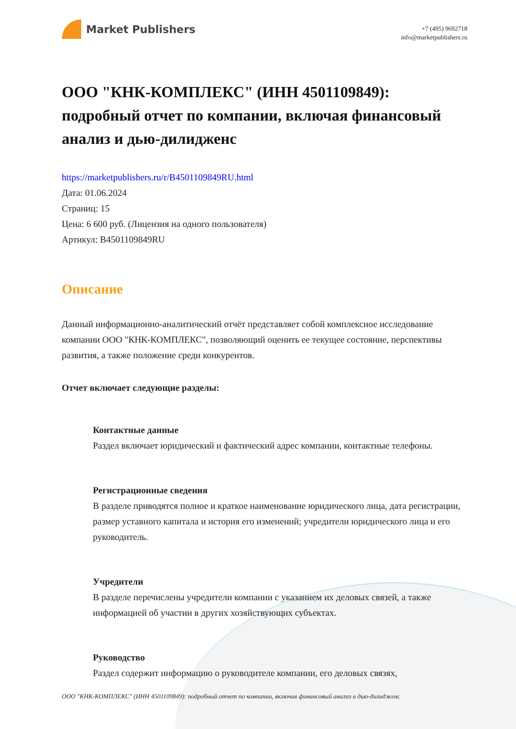Market Publishers
+7 (495) 9692718
info@marketpublishers.ru
ООО "КНК-КОМПЛЕКС" (ИНН 4501109849): подробный отчет по компании, включая финансовый анализ и дью-дилидженс
https://marketpublishers.ru/r/B4501109849RU.html
Дата: 01.06.2024
Страниц: 15
Цена: 6 600 руб. (Лицензия на одного пользователя)
Артикул: B4501109849RU
Описание
Данный информационно-аналитический отчёт представляет собой комплексное исследование компании ООО "КНК-КОМПЛЕКС", позволяющий оценить ее текущее состояние, перспективы развития, а также положение среди конкурентов.
Отчет включает следующие разделы:
Контактные данные
Раздел включает юридический и фактический адрес компании, контактные телефоны.
Регистрационные сведения
В разделе приводятся полное и краткое наименование юридического лица, дата регистрации, размер уставного капитала и история его изменений; учредители юридического лица и его руководитель.
Учредители
В разделе перечислены учредители компании с указанием их деловых связей, а также информацией об участии в других хозяйствующих субъектах.
Руководство
Раздел содержит информацию о руководителе компании, его деловых связях,
ООО "КНК-КОМПЛЕКС" (ИНН 4501109849): подробный отчет по компании, включая финансовый анализ и дью-дилидженс